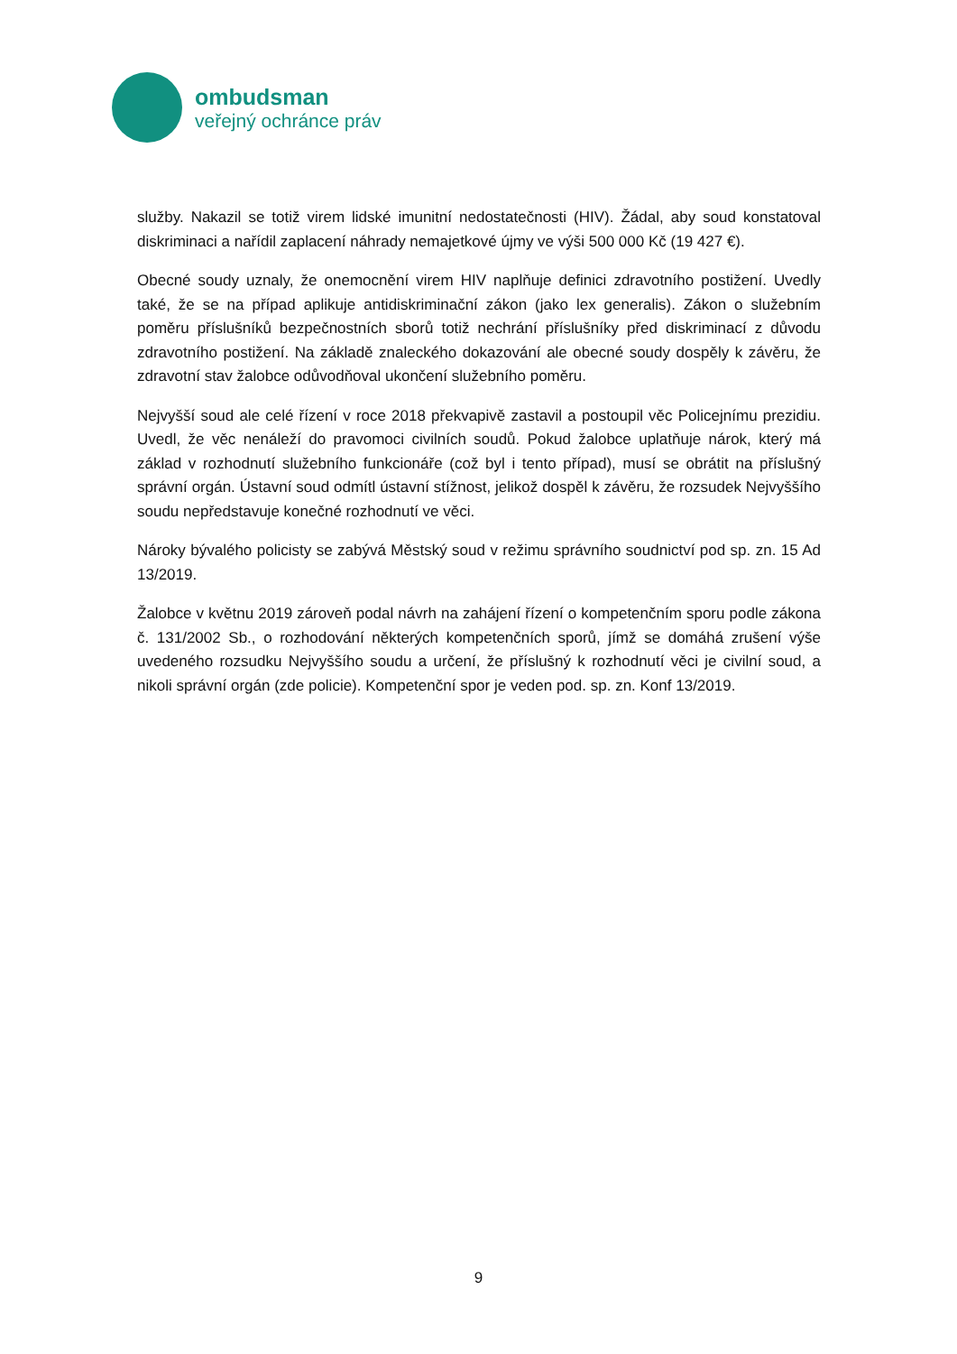ombudsman
veřejný ochránce práv
služby. Nakazil se totiž virem lidské imunitní nedostatečnosti (HIV). Žádal, aby soud konstatoval diskriminaci a nařídil zaplacení náhrady nemajetkové újmy ve výši 500 000 Kč (19 427 €).
Obecné soudy uznaly, že onemocnění virem HIV naplňuje definici zdravotního postižení. Uvedly také, že se na případ aplikuje antidiskriminační zákon (jako lex generalis). Zákon o služebním poměru příslušníků bezpečnostních sborů totiž nechrání příslušníky před diskriminací z důvodu zdravotního postižení. Na základě znaleckého dokazování ale obecné soudy dospěly k závěru, že zdravotní stav žalobce odůvodňoval ukončení služebního poměru.
Nejvyšší soud ale celé řízení v roce 2018 překvapivě zastavil a postoupil věc Policejnímu prezidiu. Uvedl, že věc nenáleží do pravomoci civilních soudů. Pokud žalobce uplatňuje nárok, který má základ v rozhodnutí služebního funkcionáře (což byl i tento případ), musí se obrátit na příslušný správní orgán. Ústavní soud odmítl ústavní stížnost, jelikož dospěl k závěru, že rozsudek Nejvyššího soudu nepředstavuje konečné rozhodnutí ve věci.
Nároky bývalého policisty se zabývá Městský soud v režimu správního soudnictví pod sp. zn. 15 Ad 13/2019.
Žalobce v květnu 2019 zároveň podal návrh na zahájení řízení o kompetenčním sporu podle zákona č. 131/2002 Sb., o rozhodování některých kompetenčních sporů, jímž se domáhá zrušení výše uvedeného rozsudku Nejvyššího soudu a určení, že příslušný k rozhodnutí věci je civilní soud, a nikoli správní orgán (zde policie). Kompetenční spor je veden pod. sp. zn. Konf 13/2019.
9